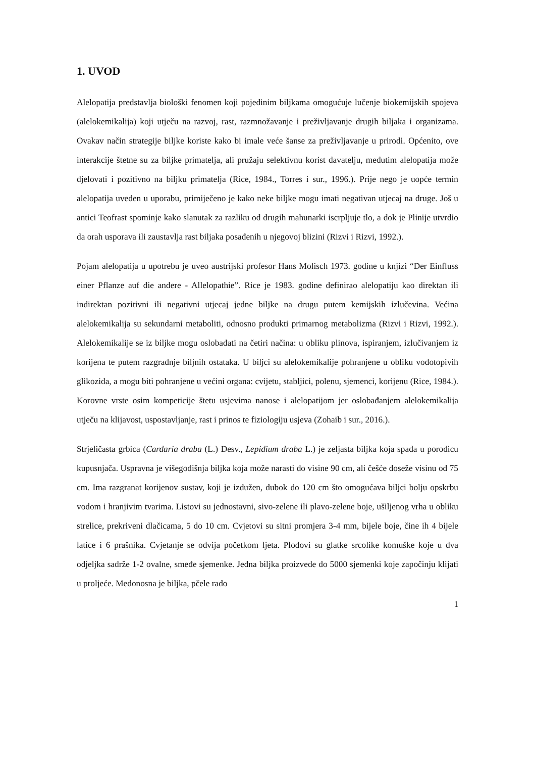1. UVOD
Alelopatija predstavlja biološki fenomen koji pojedinim biljkama omogućuje lučenje biokemijskih spojeva (alelokemikalija) koji utječu na razvoj, rast, razmnožavanje i preživljavanje drugih biljaka i organizama. Ovakav način strategije biljke koriste kako bi imale veće šanse za preživljavanje u prirodi. Općenito, ove interakcije štetne su za biljke primatelja, ali pružaju selektivnu korist davatelju, međutim alelopatija može djelovati i pozitivno na biljku primatelja (Rice, 1984., Torres i sur., 1996.). Prije nego je uopće termin alelopatija uveden u uporabu, primiječeno je kako neke biljke mogu imati negativan utjecaj na druge. Još u antici Teofrast spominje kako slanutak za razliku od drugih mahunarki iscrpljuje tlo, a dok je Plinije utvrdio da orah usporava ili zaustavlja rast biljaka posađenih u njegovoj blizini (Rizvi i Rizvi, 1992.).
Pojam alelopatija u upotrebu je uveo austrijski profesor Hans Molisch 1973. godine u knjizi “Der Einfluss einer Pflanze auf die andere - Allelopathie”. Rice je 1983. godine definirao alelopatiju kao direktan ili indirektan pozitivni ili negativni utjecaj jedne biljke na drugu putem kemijskih izlučevina. Većina alelokemikalija su sekundarni metaboliti, odnosno produkti primarnog metabolizma (Rizvi i Rizvi, 1992.). Alelokemikalije se iz biljke mogu oslobađati na četiri načina: u obliku plinova, ispiranjem, izlučivanjem iz korijena te putem razgradnje biljnih ostataka. U biljci su alelokemikalije pohranjene u obliku vodotopivih glikozida, a mogu biti pohranjene u većini organa: cvijetu, stabljici, polenu, sjemenci, korijenu (Rice, 1984.). Korovne vrste osim kompeticije štetu usjevima nanose i alelopatijom jer oslobađanjem alelokemikalija utječu na klijavost, uspostavljanje, rast i prinos te fiziologiju usjeva (Zohaib i sur., 2016.).
Strjeličasta grbica (Cardaria draba (L.) Desv., Lepidium draba L.) je zeljasta biljka koja spada u porodicu kupusnjača. Uspravna je višegodišnja biljka koja može narasti do visine 90 cm, ali češće doseže visinu od 75 cm. Ima razgranat korijenov sustav, koji je izdužen, dubok do 120 cm što omogućava biljci bolju opskrbu vodom i hranjivim tvarima. Listovi su jednostavni, sivo-zelene ili plavo-zelene boje, ušiljenog vrha u obliku strelice, prekriveni dlačicama, 5 do 10 cm. Cvjetovi su sitni promjera 3-4 mm, bijele boje, čine ih 4 bijele latice i 6 prašnika. Cvjetanje se odvija početkom ljeta. Plodovi su glatke srcolike komuške koje u dva odjeljka sadrže 1-2 ovalne, smeđe sjemenke. Jedna biljka proizvede do 5000 sjemenki koje započinju klijati u proljeće. Medonosna je biljka, pčele rado
1